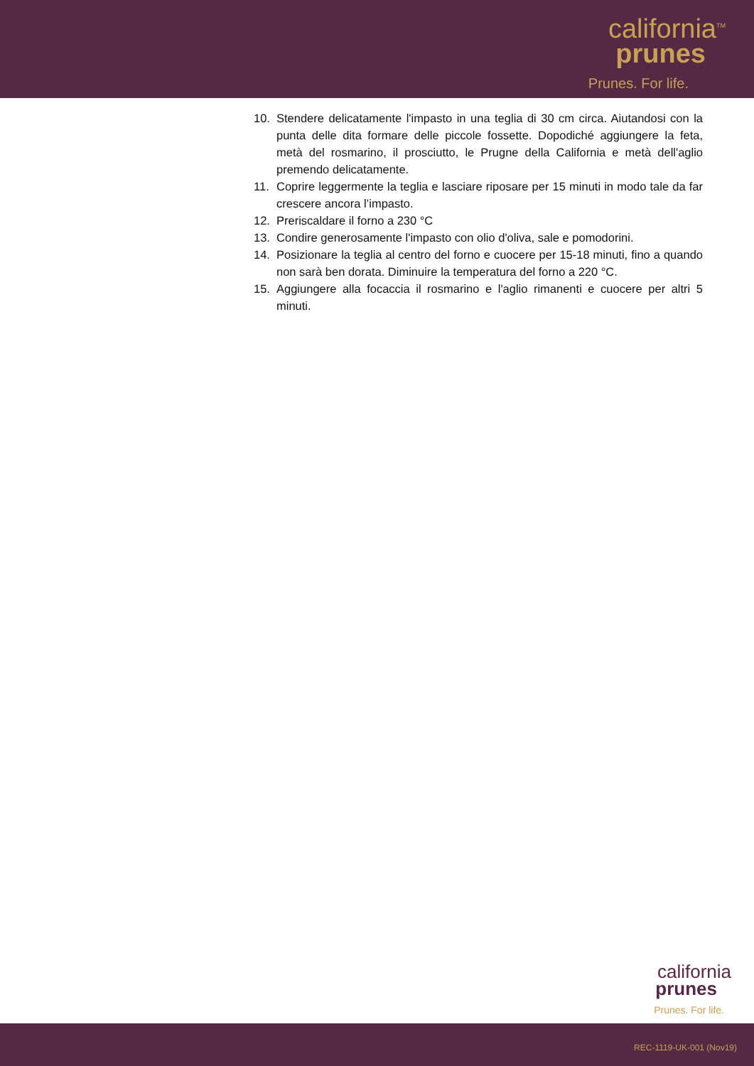california<sup>TM</sup>
prunes
Prunes. For life.
10. Stendere delicatamente l'impasto in una teglia di 30 cm circa. Aiutandosi con la punta delle dita formare delle piccole fossette. Dopodiché aggiungere la feta, metà del rosmarino, il prosciutto, le Prugne della California e metà dell'aglio premendo delicatamente.
11. Coprire leggermente la teglia e lasciare riposare per 15 minuti in modo tale da far crescere ancora l’impasto.
12. Preriscaldare il forno a 230 °C
13. Condire generosamente l'impasto con olio d'oliva, sale e pomodorini.
14. Posizionare la teglia al centro del forno e cuocere per 15-18 minuti, fino a quando non sarà ben dorata. Diminuire la temperatura del forno a 220 °C.
15. Aggiungere alla focaccia il rosmarino e l'aglio rimanenti e cuocere per altri 5 minuti.
california
prunes
Prunes. For life.
REC-1119-UK-001 (Nov19)